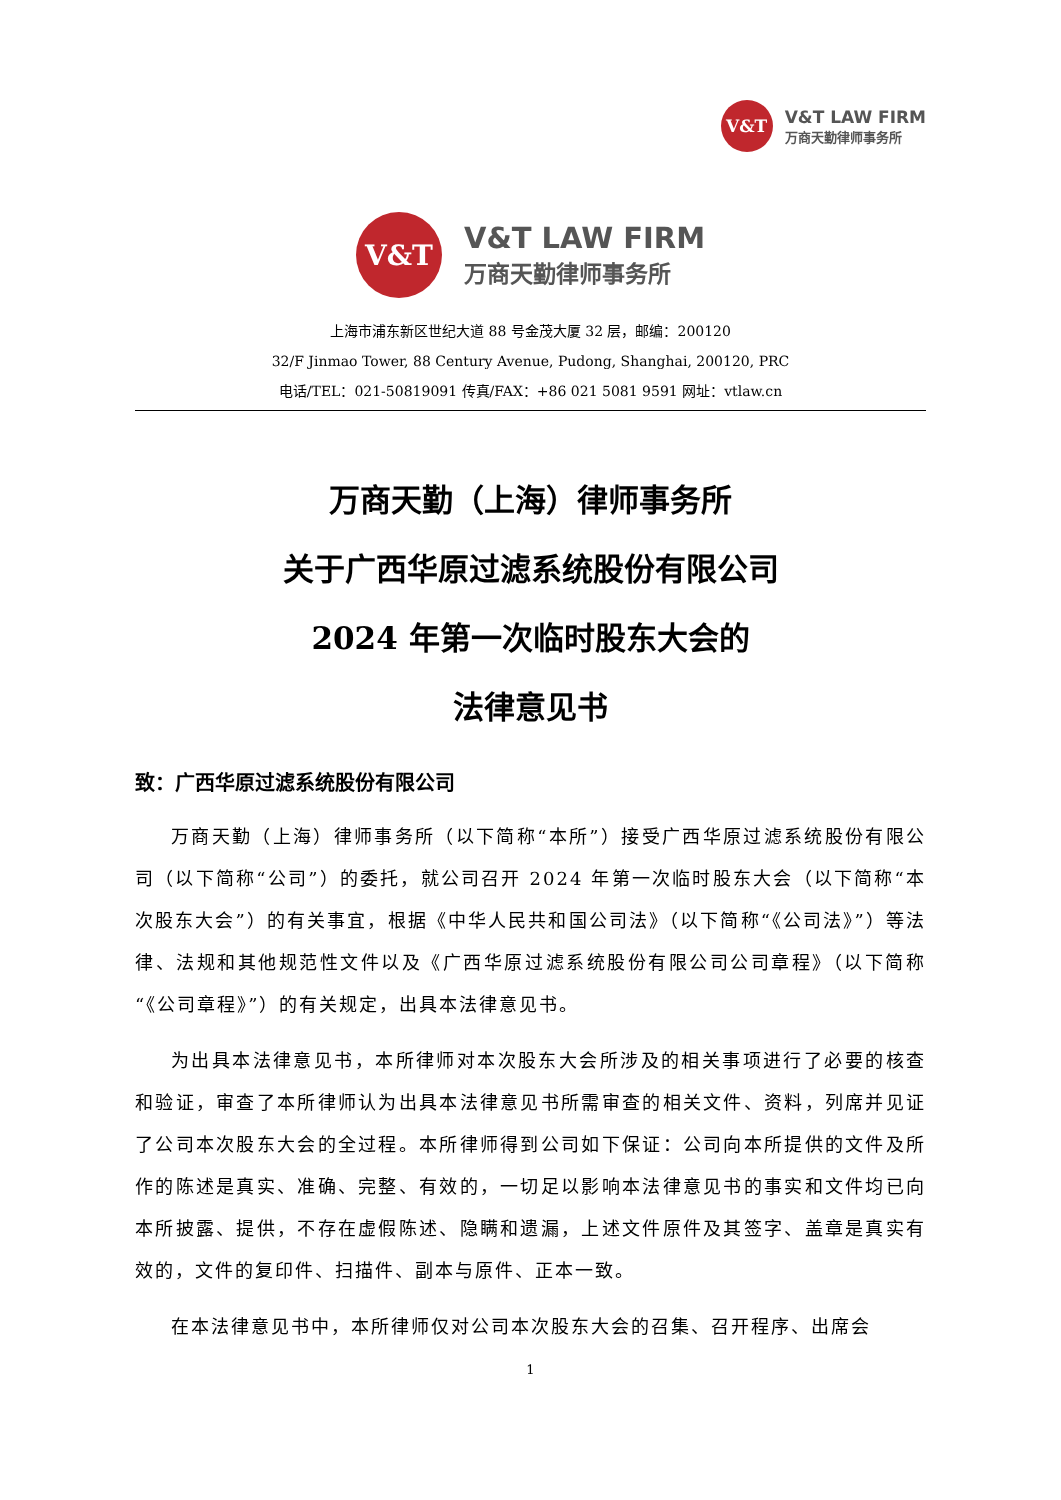V&T
V&T LAW FIRM
万商天勤律师事务所
V&T
V&T LAW FIRM
万商天勤律师事务所
上海市浦东新区世纪大道 88 号金茂大厦 32 层，邮编：200120
32/F Jinmao Tower, 88 Century Avenue, Pudong, Shanghai, 200120, PRC
电话/TEL：021-50819091 传真/FAX：+86 021 5081 9591 网址：vtlaw.cn
万商天勤（上海）律师事务所
关于广西华原过滤系统股份有限公司
2024 年第一次临时股东大会的
法律意见书
致：广西华原过滤系统股份有限公司
万商天勤（上海）律师事务所（以下简称“本所”）接受广西华原过滤系统股份有限公司（以下简称“公司”）的委托，就公司召开 2024 年第一次临时股东大会（以下简称“本次股东大会”）的有关事宜，根据《中华人民共和国公司法》（以下简称“《公司法》”）等法律、法规和其他规范性文件以及《广西华原过滤系统股份有限公司公司章程》（以下简称“《公司章程》”）的有关规定，出具本法律意见书。
为出具本法律意见书，本所律师对本次股东大会所涉及的相关事项进行了必要的核查和验证，审查了本所律师认为出具本法律意见书所需审查的相关文件、资料，列席并见证了公司本次股东大会的全过程。本所律师得到公司如下保证：公司向本所提供的文件及所作的陈述是真实、准确、完整、有效的，一切足以影响本法律意见书的事实和文件均已向本所披露、提供，不存在虚假陈述、隐瞒和遗漏，上述文件原件及其签字、盖章是真实有效的，文件的复印件、扫描件、副本与原件、正本一致。
在本法律意见书中，本所律师仅对公司本次股东大会的召集、召开程序、出席会
1